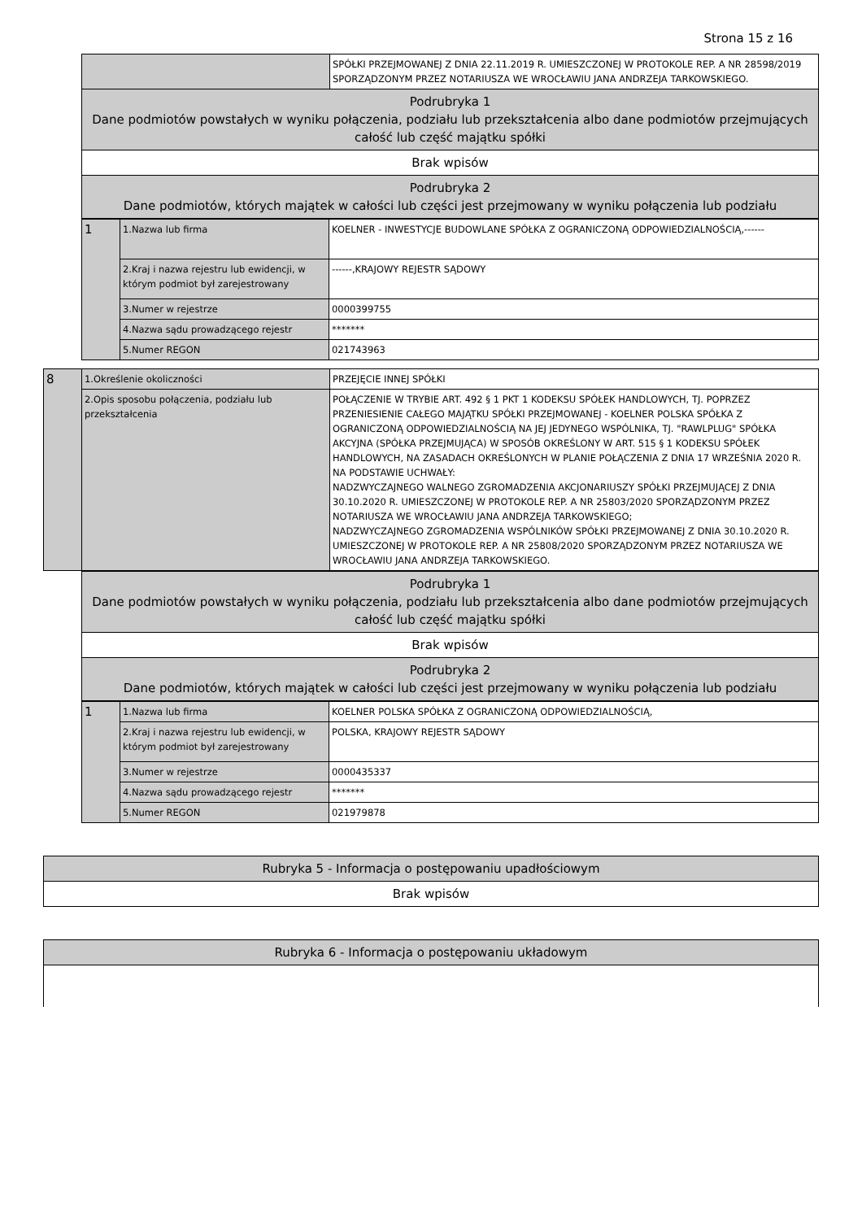Strona 15 z 16
| | SPÓŁKI PRZEJMOWANEJ Z DNIA 22.11.2019 R. UMIESZCZONEJ W PROTOKOLE REP. A NR 28598/2019 SPORZĄDZONYM PRZEZ NOTARIUSZA WE WROCŁAWIU JANA ANDRZEJA TARKOWSKIEGO. |
| Podrubryka 1 Dane podmiotów powstałych w wyniku połączenia, podziału lub przekształcenia albo dane podmiotów przejmujących całość lub część majątku spółki | |
| Brak wpisów | |
| Podrubryka 2 Dane podmiotów, których majątek w całości lub części jest przejmowany w wyniku połączenia lub podziału | |
| 1 | 1.Nazwa lub firma | KOELNER - INWESTYCJE BUDOWLANE SPÓŁKA Z OGRANICZONĄ ODPOWIEDZIALNOŚCIĄ,------ |
| | 2.Kraj i nazwa rejestru lub ewidencji, w którym podmiot był zarejestrowany | ------,KRAJOWY REJESTR SĄDOWY |
| | 3.Numer w rejestrze | 0000399755 |
| | 4.Nazwa sądu prowadzącego rejestr | ******* |
| | 5.Numer REGON | 021743963 |
| 8 | 1.Określenie okoliczności | PRZEJĘCIE INNEJ SPÓŁKI |
| | 2.Opis sposobu połączenia, podziału lub przekształcenia | POŁĄCZENIE W TRYBIE ART. 492 § 1 PKT 1 KODEKSU SPÓŁEK HANDLOWYCH, TJ. POPRZEZ PRZENIESIENIE CAŁEGO MAJĄTKU SPÓŁKI PRZEJMOWANEJ - KOELNER POLSKA SPÓŁKA Z OGRANICZONĄ ODPOWIEDZIALNOŚCIĄ NA JEJ JEDYNEGO WSPÓLNIKA, TJ. "RAWLPLUG" SPÓŁKA AKCYJNA (SPÓŁKA PRZEJMUJĄCA) W SPOSÓB OKREŚLONY W ART. 515 § 1 KODEKSU SPÓŁEK HANDLOWYCH, NA ZASADACH OKREŚLONYCH W PLANIE POŁĄCZENIA Z DNIA 17 WRZEŚNIA 2020 R. NA PODSTAWIE UCHWAŁY: NADZWYCZAJNEGO WALNEGO ZGROMADZENIA AKCJONARIUSZY SPÓŁKI PRZEJMUJĄCEJ Z DNIA 30.10.2020 R. UMIESZCZONEJ W PROTOKOLE REP. A NR 25803/2020 SPORZĄDZONYM PRZEZ NOTARIUSZA WE WROCŁAWIU JANA ANDRZEJA TARKOWSKIEGO; NADZWYCZAJNEGO ZGROMADZENIA WSPÓLNIKÓW SPÓŁKI PRZEJMOWANEJ Z DNIA 30.10.2020 R. UMIESZCZONEJ W PROTOKOLE REP. A NR 25808/2020 SPORZĄDZONYM PRZEZ NOTARIUSZA WE WROCŁAWIU JANA ANDRZEJA TARKOWSKIEGO. |
| Podrubryka 1 Dane podmiotów powstałych w wyniku połączenia, podziału lub przekształcenia albo dane podmiotów przejmujących całość lub część majątku spółki |
| Brak wpisów |
| Podrubryka 2 Dane podmiotów, których majątek w całości lub części jest przejmowany w wyniku połączenia lub podziału |
| 1 | 1.Nazwa lub firma | KOELNER POLSKA SPÓŁKA Z OGRANICZONĄ ODPOWIEDZIALNOŚCIĄ, |
| | 2.Kraj i nazwa rejestru lub ewidencji, w którym podmiot był zarejestrowany | POLSKA, KRAJOWY REJESTR SĄDOWY |
| | 3.Numer w rejestrze | 0000435337 |
| | 4.Nazwa sądu prowadzącego rejestr | ******* |
| | 5.Numer REGON | 021979878 |
| Rubryka 5 - Informacja o postępowaniu upadłościowym |
| Brak wpisów |
| Rubryka 6 - Informacja o postępowaniu układowym |